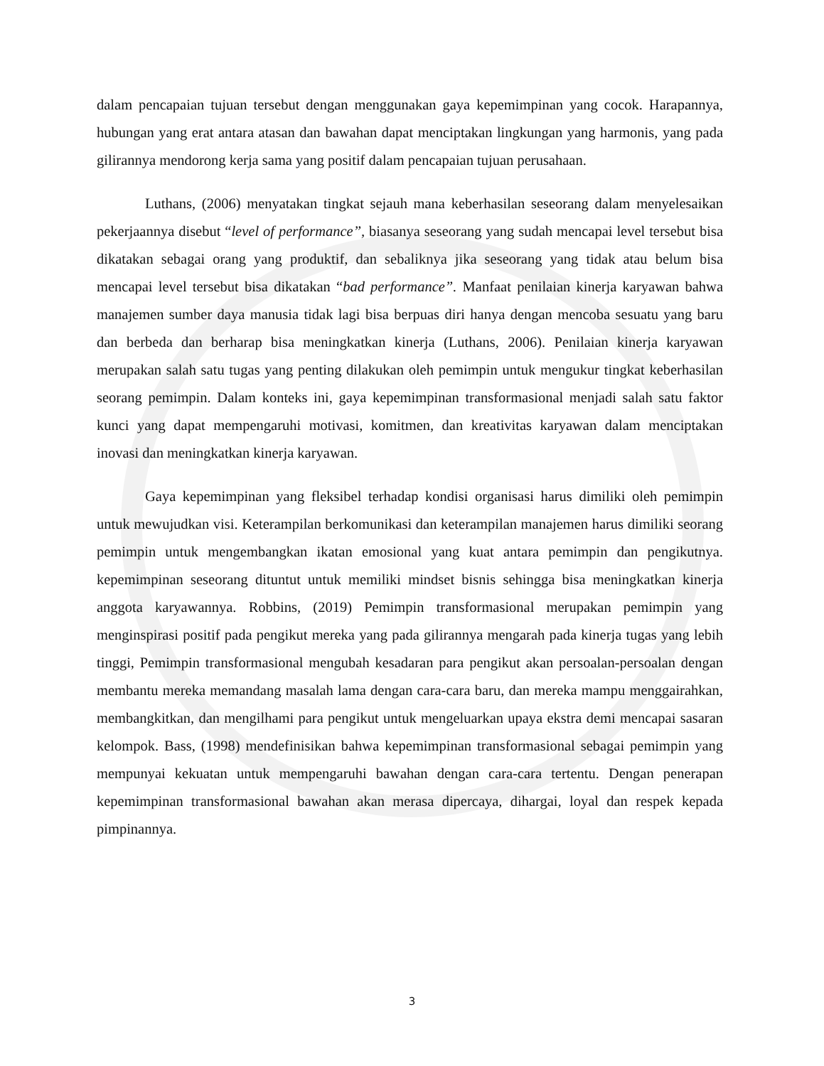dalam pencapaian tujuan tersebut dengan menggunakan gaya kepemimpinan yang cocok. Harapannya, hubungan yang erat antara atasan dan bawahan dapat menciptakan lingkungan yang harmonis, yang pada gilirannya mendorong kerja sama yang positif dalam pencapaian tujuan perusahaan.
Luthans, (2006) menyatakan tingkat sejauh mana keberhasilan seseorang dalam menyelesaikan pekerjaannya disebut “level of performance”, biasanya seseorang yang sudah mencapai level tersebut bisa dikatakan sebagai orang yang produktif, dan sebaliknya jika seseorang yang tidak atau belum bisa mencapai level tersebut bisa dikatakan “bad performance”. Manfaat penilaian kinerja karyawan bahwa manajemen sumber daya manusia tidak lagi bisa berpuas diri hanya dengan mencoba sesuatu yang baru dan berbeda dan berharap bisa meningkatkan kinerja (Luthans, 2006). Penilaian kinerja karyawan merupakan salah satu tugas yang penting dilakukan oleh pemimpin untuk mengukur tingkat keberhasilan seorang pemimpin. Dalam konteks ini, gaya kepemimpinan transformasional menjadi salah satu faktor kunci yang dapat mempengaruhi motivasi, komitmen, dan kreativitas karyawan dalam menciptakan inovasi dan meningkatkan kinerja karyawan.
Gaya kepemimpinan yang fleksibel terhadap kondisi organisasi harus dimiliki oleh pemimpin untuk mewujudkan visi. Keterampilan berkomunikasi dan keterampilan manajemen harus dimiliki seorang pemimpin untuk mengembangkan ikatan emosional yang kuat antara pemimpin dan pengikutnya. kepemimpinan seseorang dituntut untuk memiliki mindset bisnis sehingga bisa meningkatkan kinerja anggota karyawannya. Robbins, (2019) Pemimpin transformasional merupakan pemimpin yang menginspirasi positif pada pengikut mereka yang pada gilirannya mengarah pada kinerja tugas yang lebih tinggi, Pemimpin transformasional mengubah kesadaran para pengikut akan persoalan-persoalan dengan membantu mereka memandang masalah lama dengan cara-cara baru, dan mereka mampu menggairahkan, membangkitkan, dan mengilhami para pengikut untuk mengeluarkan upaya ekstra demi mencapai sasaran kelompok. Bass, (1998) mendefinisikan bahwa kepemimpinan transformasional sebagai pemimpin yang mempunyai kekuatan untuk mempengaruhi bawahan dengan cara-cara tertentu. Dengan penerapan kepemimpinan transformasional bawahan akan merasa dipercaya, dihargai, loyal dan respek kepada pimpinannya.
3